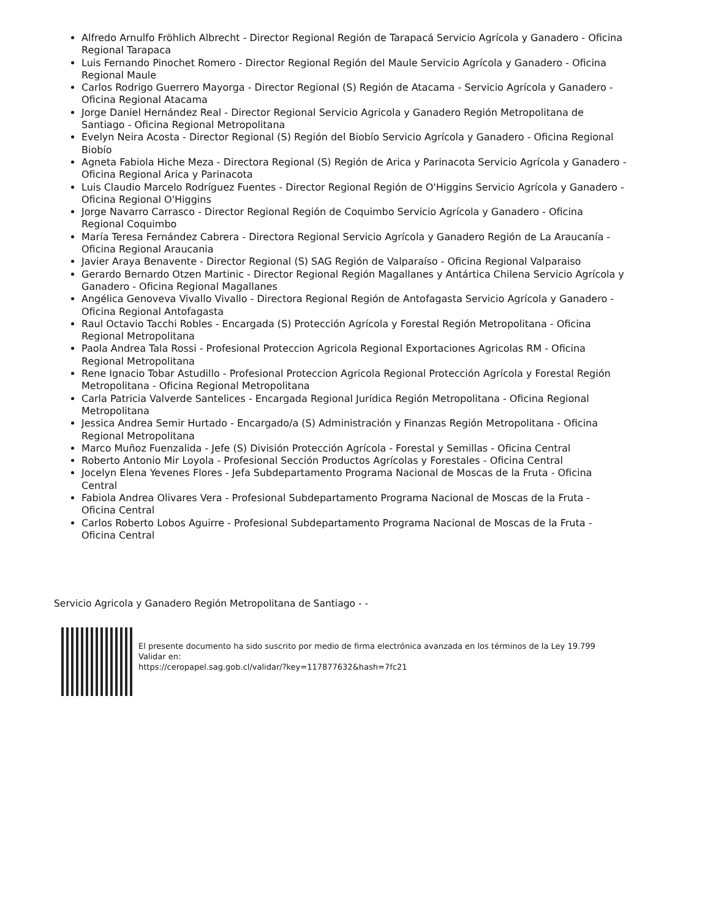Alfredo Arnulfo Fröhlich Albrecht - Director Regional Región de Tarapacá Servicio Agrícola y Ganadero - Oficina Regional Tarapaca
Luis Fernando Pinochet Romero - Director Regional Región del Maule Servicio Agrícola y Ganadero - Oficina Regional Maule
Carlos Rodrigo Guerrero Mayorga - Director Regional (S) Región de Atacama - Servicio Agrícola y Ganadero - Oficina Regional Atacama
Jorge Daniel Hernández Real - Director Regional Servicio Agricola y Ganadero Región Metropolitana de Santiago - Oficina Regional Metropolitana
Evelyn Neira Acosta - Director Regional (S) Región del Biobío Servicio Agrícola y Ganadero - Oficina Regional Biobío
Agneta Fabiola Hiche Meza - Directora Regional (S) Región de Arica y Parinacota Servicio Agrícola y Ganadero - Oficina Regional Arica y Parinacota
Luis Claudio Marcelo Rodríguez Fuentes - Director Regional Región de O'Higgins Servicio Agrícola y Ganadero - Oficina Regional O'Higgins
Jorge Navarro Carrasco - Director Regional Región de Coquimbo Servicio Agrícola y Ganadero - Oficina Regional Coquimbo
María Teresa Fernández Cabrera - Directora Regional Servicio Agrícola y Ganadero Región de La Araucanía - Oficina Regional Araucania
Javier Araya Benavente - Director Regional (S) SAG Región de Valparaíso - Oficina Regional Valparaiso
Gerardo Bernardo Otzen Martinic - Director Regional Región Magallanes y Antártica Chilena Servicio Agrícola y Ganadero - Oficina Regional Magallanes
Angélica Genoveva Vivallo Vivallo - Directora Regional Región de Antofagasta Servicio Agrícola y Ganadero - Oficina Regional Antofagasta
Raul Octavio Tacchi Robles - Encargada (S) Protección Agrícola y Forestal Región Metropolitana - Oficina Regional Metropolitana
Paola Andrea Tala Rossi - Profesional Proteccion Agricola Regional Exportaciones Agricolas RM - Oficina Regional Metropolitana
Rene Ignacio Tobar Astudillo - Profesional Proteccion Agricola Regional Protección Agrícola y Forestal Región Metropolitana - Oficina Regional Metropolitana
Carla Patricia Valverde Santelices - Encargada Regional Jurídica Región Metropolitana - Oficina Regional Metropolitana
Jessica Andrea Semir Hurtado - Encargado/a (S) Administración y Finanzas Región Metropolitana - Oficina Regional Metropolitana
Marco Muñoz Fuenzalida - Jefe (S) División Protección Agrícola - Forestal y Semillas - Oficina Central
Roberto Antonio Mir Loyola - Profesional Sección Productos Agrícolas y Forestales - Oficina Central
Jocelyn Elena Yevenes Flores - Jefa Subdepartamento Programa Nacional de Moscas de la Fruta - Oficina Central
Fabiola Andrea Olivares Vera - Profesional Subdepartamento Programa Nacional de Moscas de la Fruta - Oficina Central
Carlos Roberto Lobos Aguirre - Profesional Subdepartamento Programa Nacional de Moscas de la Fruta - Oficina Central
Servicio Agricola y Ganadero Región Metropolitana de Santiago - -
El presente documento ha sido suscrito por medio de firma electrónica avanzada en los términos de la Ley 19.799
Validar en:
https://ceropapel.sag.gob.cl/validar/?key=117877632&hash=7fc21